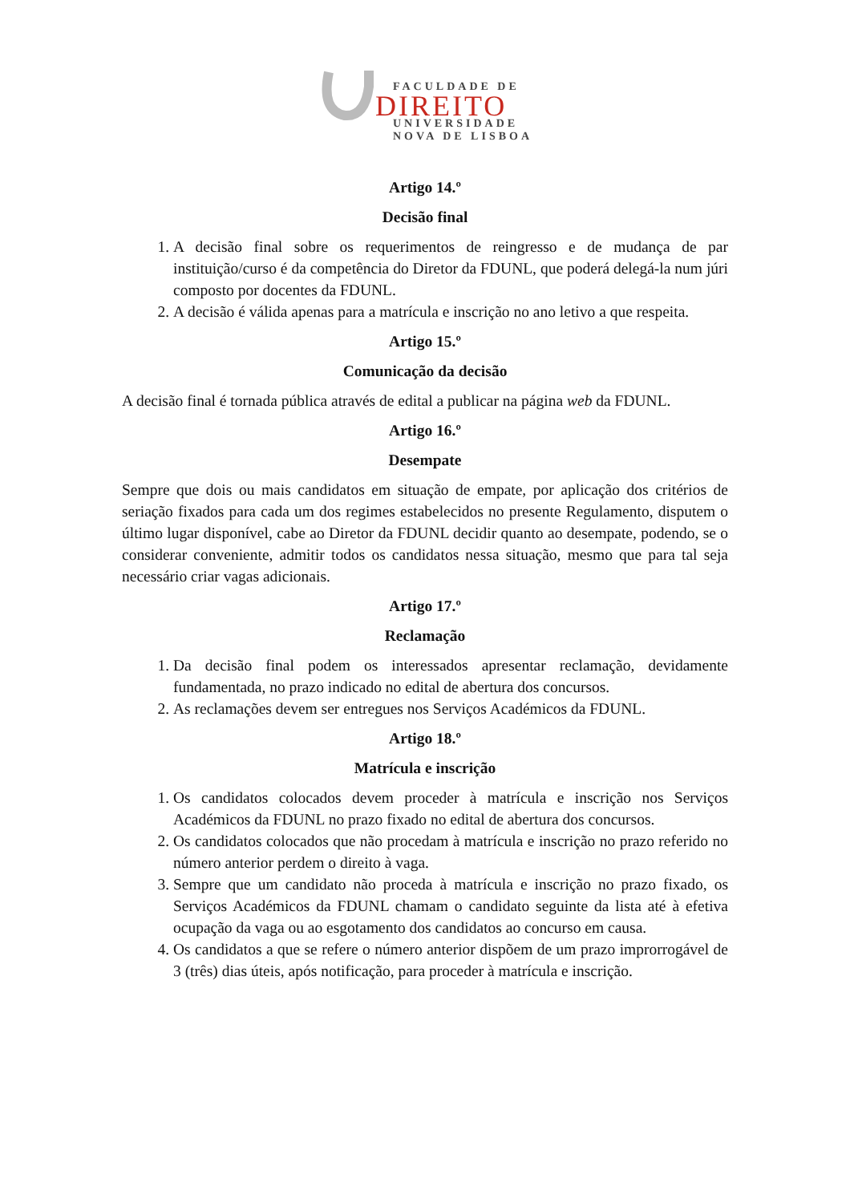FACULDADE DE
DIREITO
UNIVERSIDADE
NOVA DE LISBOA
Artigo 14.º
Decisão final
1. A decisão final sobre os requerimentos de reingresso e de mudança de par instituição/curso é da competência do Diretor da FDUNL, que poderá delegá-la num júri composto por docentes da FDUNL.
2. A decisão é válida apenas para a matrícula e inscrição no ano letivo a que respeita.
Artigo 15.º
Comunicação da decisão
A decisão final é tornada pública através de edital a publicar na página web da FDUNL.
Artigo 16.º
Desempate
Sempre que dois ou mais candidatos em situação de empate, por aplicação dos critérios de seriação fixados para cada um dos regimes estabelecidos no presente Regulamento, disputem o último lugar disponível, cabe ao Diretor da FDUNL decidir quanto ao desempate, podendo, se o considerar conveniente, admitir todos os candidatos nessa situação, mesmo que para tal seja necessário criar vagas adicionais.
Artigo 17.º
Reclamação
1. Da decisão final podem os interessados apresentar reclamação, devidamente fundamentada, no prazo indicado no edital de abertura dos concursos.
2. As reclamações devem ser entregues nos Serviços Académicos da FDUNL.
Artigo 18.º
Matrícula e inscrição
1. Os candidatos colocados devem proceder à matrícula e inscrição nos Serviços Académicos da FDUNL no prazo fixado no edital de abertura dos concursos.
2. Os candidatos colocados que não procedam à matrícula e inscrição no prazo referido no número anterior perdem o direito à vaga.
3. Sempre que um candidato não proceda à matrícula e inscrição no prazo fixado, os Serviços Académicos da FDUNL chamam o candidato seguinte da lista até à efetiva ocupação da vaga ou ao esgotamento dos candidatos ao concurso em causa.
4. Os candidatos a que se refere o número anterior dispõem de um prazo improrrogável de 3 (três) dias úteis, após notificação, para proceder à matrícula e inscrição.